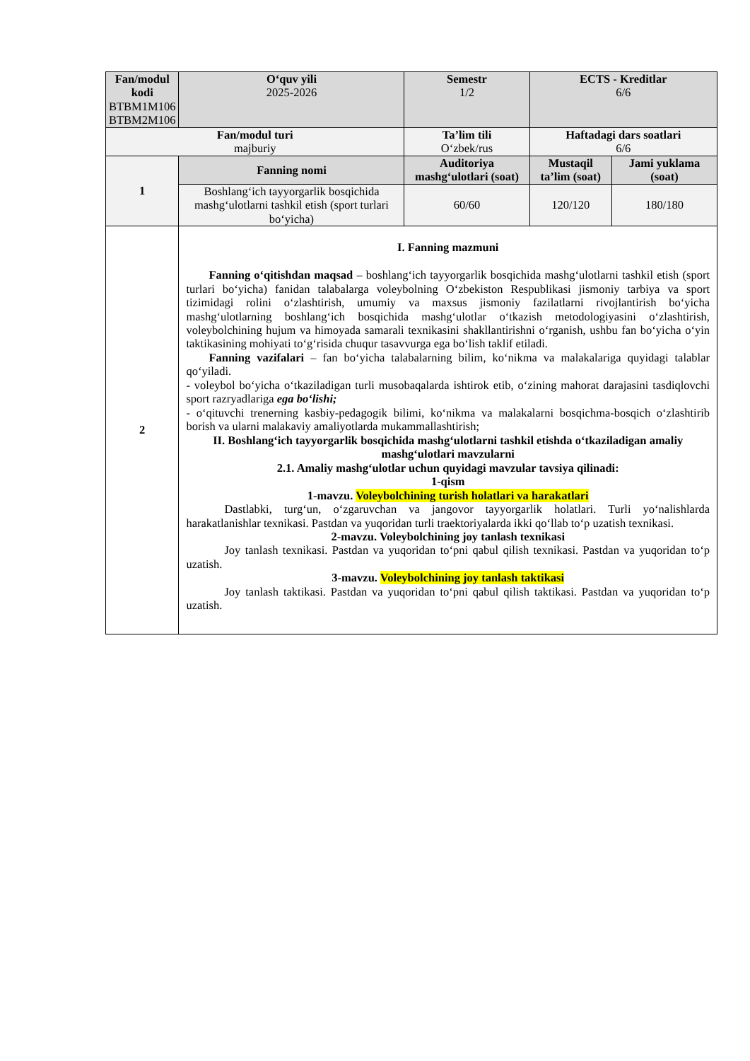| Fan/modul kodi BTBM1M106 BTBM2M106 | O‘quv yili 2025-2026 | Semestr 1/2 | ECTS - Kreditlar 6/6 | |
| --- | --- | --- | --- | --- |
| Fan/modul turi majburiy | | Ta’lim tili O‘zbek/rus | Haftadagi dars soatlari 6/6 | |
| 1 | Fanning nomi | Auditoriya mashg‘ulotlari (soat) | Mustaqil ta’lim (soat) | Jami yuklama (soat) |
| | Boshlang‘ich tayyorgarlik bosqichida mashg‘ulotlarni tashkil etish (sport turlari bo‘yicha) | 60/60 | 120/120 | 180/180 |
| 2 | I. Fanning mazmuni Fanning o‘qitishdan maqsad – boshlang‘ich tayyorgarlik bosqichida mashg‘ulotlarni tashkil etish (sport turlari bo‘yicha) fanidan talabalarga voleybolning O‘zbekiston Respublikasi jismoniy tarbiya va sport tizimidagi rolini o‘zlashtirish, umumiy va maxsus jismoniy fazilatlarni rivojlantirish bo‘yicha mashg‘ulotlarning boshlang‘ich bosqichida mashg‘ulotlar o‘tkazish metodologiyasini o‘zlashtirish, voleybolchining hujum va himoyada samarali texnikasini shakllantirishni o‘rganish, ushbu fan bo‘yicha o‘yin taktikasining mohiyati to‘g‘risida chuqur tasavvurga ega bo‘lish taklif etiladi. Fanning vazifalari – fan bo‘yicha talabalarning bilim, ko‘nikma va malakalariga quyidagi talablar qo‘yiladi. - voleybol bo‘yicha o‘tkaziladigan turli musobaqalarda ishtirok etib, o‘zining mahorat darajasini tasdiqlovchi sport razryadlariga ega bo‘lishi; - o‘qituvchi trenerning kasbiy-pedagogik bilimi, ko‘nikma va malakalarni bosqichma-bosqich o‘zlashtirib borish va ularni malakaviy amaliyotlarda mukammallashtirish; II. Boshlang‘ich tayyorgarlik bosqichida mashg‘ulotlarni tashkil etishda o‘tkaziladigan amaliy mashg‘ulotlari mavzularni 2.1. Amaliy mashg‘ulotlar uchun quyidagi mavzular tavsiya qilinadi: 1-qism 1-mavzu. Voleybolchining turish holatlari va harakatlari Dastlabki, turg‘un, o‘zgaruvchan va jangovor tayyorgarlik holatlari. Turli yo‘nalishlarda harakatlanishlar texnikasi. Pastdan va yuqoridan turli traektoriyalarda ikki qo‘llab to‘p uzatish texnikasi. 2-mavzu. Voleybolchining joy tanlash texnikasi Joy tanlash texnikasi. Pastdan va yuqoridan to‘pni qabul qilish texnikasi. Pastdan va yuqoridan to‘p uzatish. 3-mavzu. Voleybolchining joy tanlash taktikasi Joy tanlash taktikasi. Pastdan va yuqoridan to‘pni qabul qilish taktikasi. Pastdan va yuqoridan to‘p uzatish. | | | |